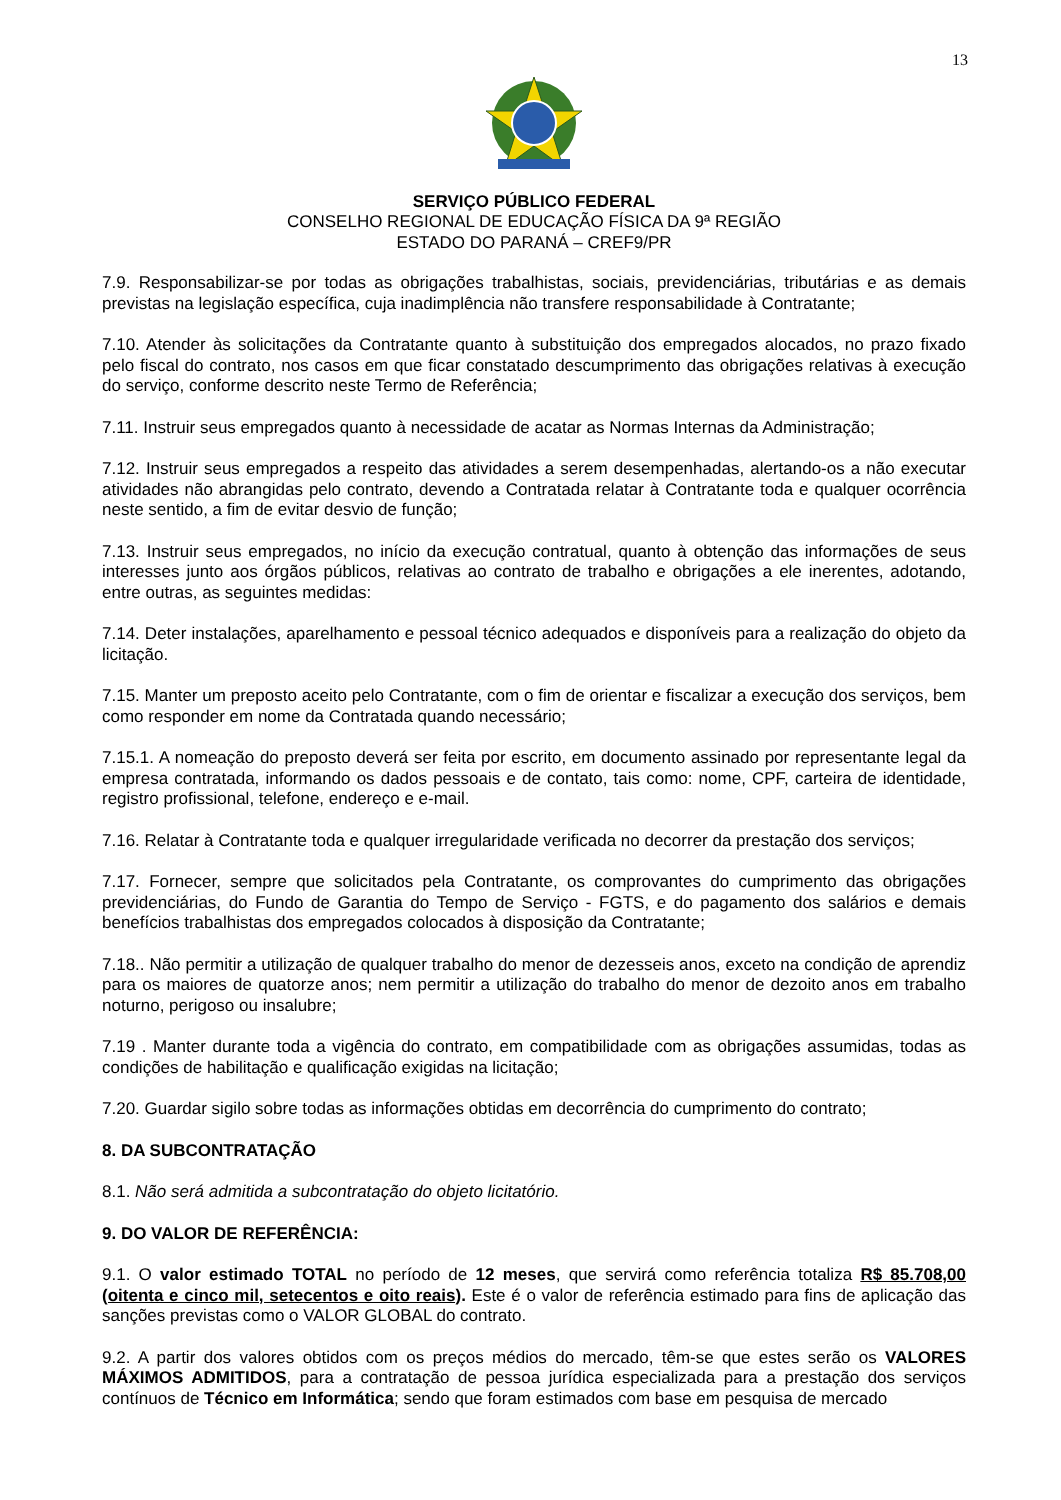13
SERVIÇO PÚBLICO FEDERAL
CONSELHO REGIONAL DE EDUCAÇÃO FÍSICA DA 9ª REGIÃO
ESTADO DO PARANÁ – CREF9/PR
7.9. Responsabilizar-se por todas as obrigações trabalhistas, sociais, previdenciárias, tributárias e as demais previstas na legislação específica, cuja inadimplência não transfere responsabilidade à Contratante;
7.10. Atender às solicitações da Contratante quanto à substituição dos empregados alocados, no prazo fixado pelo fiscal do contrato, nos casos em que ficar constatado descumprimento das obrigações relativas à execução do serviço, conforme descrito neste Termo de Referência;
7.11. Instruir seus empregados quanto à necessidade de acatar as Normas Internas da Administração;
7.12. Instruir seus empregados a respeito das atividades a serem desempenhadas, alertando-os a não executar atividades não abrangidas pelo contrato, devendo a Contratada relatar à Contratante toda e qualquer ocorrência neste sentido, a fim de evitar desvio de função;
7.13. Instruir seus empregados, no início da execução contratual, quanto à obtenção das informações de seus interesses junto aos órgãos públicos, relativas ao contrato de trabalho e obrigações a ele inerentes, adotando, entre outras, as seguintes medidas:
7.14. Deter instalações, aparelhamento e pessoal técnico adequados e disponíveis para a realização do objeto da licitação.
7.15. Manter um preposto aceito pelo Contratante, com o fim de orientar e fiscalizar a execução dos serviços, bem como responder em nome da Contratada quando necessário;
7.15.1. A nomeação do preposto deverá ser feita por escrito, em documento assinado por representante legal da empresa contratada, informando os dados pessoais e de contato, tais como: nome, CPF, carteira de identidade, registro profissional, telefone, endereço e e-mail.
7.16. Relatar à Contratante toda e qualquer irregularidade verificada no decorrer da prestação dos serviços;
7.17. Fornecer, sempre que solicitados pela Contratante, os comprovantes do cumprimento das obrigações previdenciárias, do Fundo de Garantia do Tempo de Serviço - FGTS, e do pagamento dos salários e demais benefícios trabalhistas dos empregados colocados à disposição da Contratante;
7.18.. Não permitir a utilização de qualquer trabalho do menor de dezesseis anos, exceto na condição de aprendiz para os maiores de quatorze anos; nem permitir a utilização do trabalho do menor de dezoito anos em trabalho noturno, perigoso ou insalubre;
7.19 . Manter durante toda a vigência do contrato, em compatibilidade com as obrigações assumidas, todas as condições de habilitação e qualificação exigidas na licitação;
7.20. Guardar sigilo sobre todas as informações obtidas em decorrência do cumprimento do contrato;
8. DA SUBCONTRATAÇÃO
8.1. Não será admitida a subcontratação do objeto licitatório.
9. DO VALOR DE REFERÊNCIA:
9.1. O valor estimado TOTAL no período de 12 meses, que servirá como referência totaliza R$ 85.708,00 (oitenta e cinco mil, setecentos e oito reais). Este é o valor de referência estimado para fins de aplicação das sanções previstas como o VALOR GLOBAL do contrato.
9.2. A partir dos valores obtidos com os preços médios do mercado, têm-se que estes serão os VALORES MÁXIMOS ADMITIDOS, para a contratação de pessoa jurídica especializada para a prestação dos serviços contínuos de Técnico em Informática; sendo que foram estimados com base em pesquisa de mercado